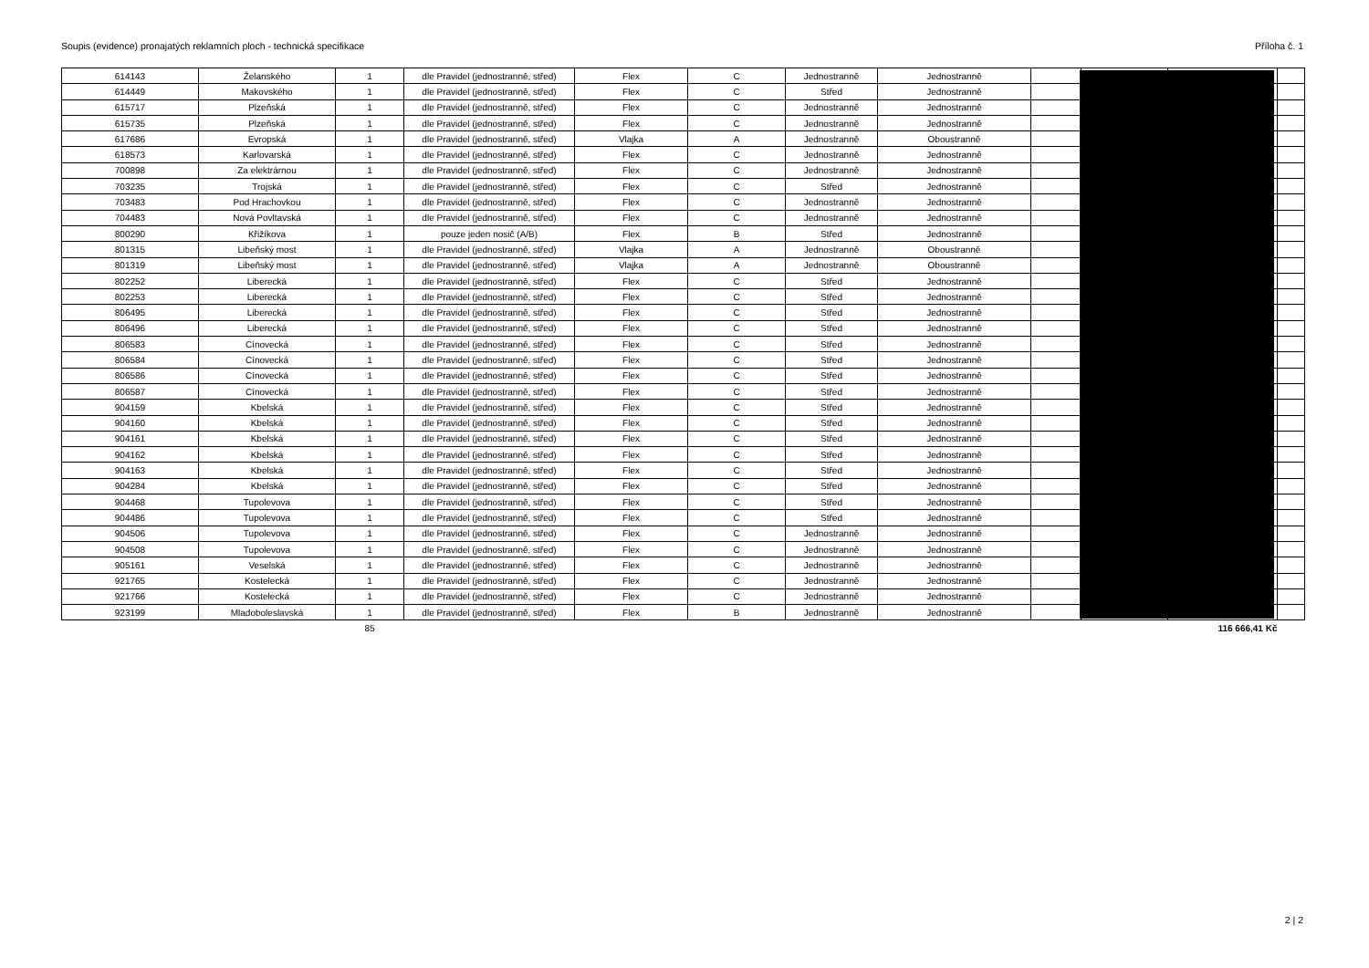Soupis (evidence) pronajatých reklamních ploch - technická specifikace Příloha č. 1
| 614143 | Želanského | 1 | dle Pravidel (jednostranně, střed) | Flex | C | Jednostranně | Jednostranně | | | | |
| 614449 | Makovského | 1 | dle Pravidel (jednostranně, střed) | Flex | C | Střed | Jednostranně | | | | |
| 615717 | Plzeňská | 1 | dle Pravidel (jednostranně, střed) | Flex | C | Jednostranně | Jednostranně | | | | |
| 615735 | Plzeňská | 1 | dle Pravidel (jednostranně, střed) | Flex | C | Jednostranně | Jednostranně | | | | |
| 617686 | Evropská | 1 | dle Pravidel (jednostranně, střed) | Vlajka | A | Jednostranně | Oboustranně | | | | |
| 618573 | Karlovarská | 1 | dle Pravidel (jednostranně, střed) | Flex | C | Jednostranně | Jednostranně | | | | |
| 700898 | Za elektrárnou | 1 | dle Pravidel (jednostranně, střed) | Flex | C | Jednostranně | Jednostranně | | | | |
| 703235 | Trojská | 1 | dle Pravidel (jednostranně, střed) | Flex | C | Střed | Jednostranně | | | | |
| 703483 | Pod Hrachovkou | 1 | dle Pravidel (jednostranně, střed) | Flex | C | Jednostranně | Jednostranně | | | | |
| 704483 | Nová Povltavská | 1 | dle Pravidel (jednostranně, střed) | Flex | C | Jednostranně | Jednostranně | | | | |
| 800290 | Křižíkova | 1 | pouze jeden nosič (A/B) | Flex | B | Střed | Jednostranně | | | | |
| 801315 | Libeňský most | 1 | dle Pravidel (jednostranně, střed) | Vlajka | A | Jednostranně | Oboustranně | | | | |
| 801319 | Libeňský most | 1 | dle Pravidel (jednostranně, střed) | Vlajka | A | Jednostranně | Oboustranně | | | | |
| 802252 | Liberecká | 1 | dle Pravidel (jednostranně, střed) | Flex | C | Střed | Jednostranně | | | | |
| 802253 | Liberecká | 1 | dle Pravidel (jednostranně, střed) | Flex | C | Střed | Jednostranně | | | | |
| 806495 | Liberecká | 1 | dle Pravidel (jednostranně, střed) | Flex | C | Střed | Jednostranně | | | | |
| 806496 | Liberecká | 1 | dle Pravidel (jednostranně, střed) | Flex | C | Střed | Jednostranně | | | | |
| 806583 | Cínovecká | 1 | dle Pravidel (jednostranně, střed) | Flex | C | Střed | Jednostranně | | | | |
| 806584 | Cínovecká | 1 | dle Pravidel (jednostranně, střed) | Flex | C | Střed | Jednostranně | | | | |
| 806586 | Cínovecká | 1 | dle Pravidel (jednostranně, střed) | Flex | C | Střed | Jednostranně | | | | |
| 806587 | Cínovecká | 1 | dle Pravidel (jednostranně, střed) | Flex | C | Střed | Jednostranně | | | | |
| 904159 | Kbelská | 1 | dle Pravidel (jednostranně, střed) | Flex | C | Střed | Jednostranně | | | | |
| 904160 | Kbelská | 1 | dle Pravidel (jednostranně, střed) | Flex | C | Střed | Jednostranně | | | | |
| 904161 | Kbelská | 1 | dle Pravidel (jednostranně, střed) | Flex | C | Střed | Jednostranně | | | | |
| 904162 | Kbelská | 1 | dle Pravidel (jednostranně, střed) | Flex | C | Střed | Jednostranně | | | | |
| 904163 | Kbelská | 1 | dle Pravidel (jednostranně, střed) | Flex | C | Střed | Jednostranně | | | | |
| 904284 | Kbelská | 1 | dle Pravidel (jednostranně, střed) | Flex | C | Střed | Jednostranně | | | | |
| 904468 | Tupolevova | 1 | dle Pravidel (jednostranně, střed) | Flex | C | Střed | Jednostranně | | | | |
| 904486 | Tupolevova | 1 | dle Pravidel (jednostranně, střed) | Flex | C | Střed | Jednostranně | | | | |
| 904506 | Tupolevova | 1 | dle Pravidel (jednostranně, střed) | Flex | C | Jednostranně | Jednostranně | | | | |
| 904508 | Tupolevova | 1 | dle Pravidel (jednostranně, střed) | Flex | C | Jednostranně | Jednostranně | | | | |
| 905161 | Veselská | 1 | dle Pravidel (jednostranně, střed) | Flex | C | Jednostranně | Jednostranně | | | | |
| 921765 | Kostelecká | 1 | dle Pravidel (jednostranně, střed) | Flex | C | Jednostranně | Jednostranně | | | | |
| 921766 | Kostelecká | 1 | dle Pravidel (jednostranně, střed) | Flex | C | Jednostranně | Jednostranně | | | | |
| 923199 | Mladoboleslavská | 1 | dle Pravidel (jednostranně, střed) | Flex | B | Jednostranně | Jednostranně | | | | |
| | | 85 | | | | | | | | 116 666,41 Kč | |
2 | 2